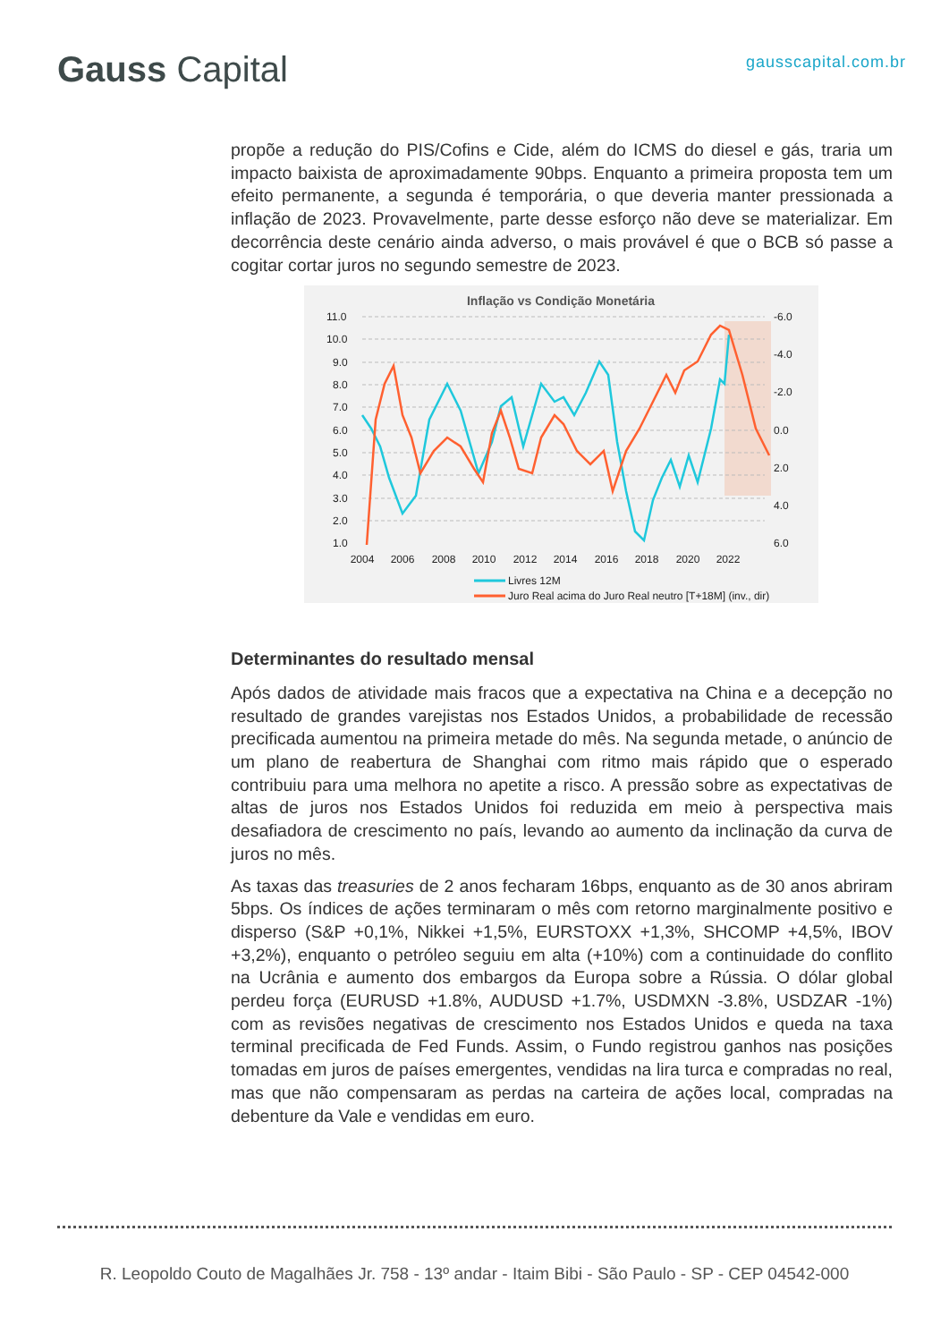Gauss Capital
gausscapital.com.br
propõe a redução do PIS/Cofins e Cide, além do ICMS do diesel e gás, traria um impacto baixista de aproximadamente 90bps. Enquanto a primeira proposta tem um efeito permanente, a segunda é temporária, o que deveria manter pressionada a inflação de 2023. Provavelmente, parte desse esforço não deve se materializar. Em decorrência deste cenário ainda adverso, o mais provável é que o BCB só passe a cogitar cortar juros no segundo semestre de 2023.
Inflação vs Condição Monetária
11.0
10.0
9.0
8.0
7.0
6.0
5.0
4.0
3.0
2.0
1.0
-6.0
-4.0
-2.0
0.0
2.0
4.0
6.0
2004
2006
2008
2010
2012
2014
2016
2018
2020
2022
Livres 12M
Juro Real acima do Juro Real neutro [T+18M] (inv., dir)
Determinantes do resultado mensal
Após dados de atividade mais fracos que a expectativa na China e a decepção no resultado de grandes varejistas nos Estados Unidos, a probabilidade de recessão precificada aumentou na primeira metade do mês. Na segunda metade, o anúncio de um plano de reabertura de Shanghai com ritmo mais rápido que o esperado contribuiu para uma melhora no apetite a risco. A pressão sobre as expectativas de altas de juros nos Estados Unidos foi reduzida em meio à perspectiva mais desafiadora de crescimento no país, levando ao aumento da inclinação da curva de juros no mês.
As taxas das treasuries de 2 anos fecharam 16bps, enquanto as de 30 anos abriram 5bps. Os índices de ações terminaram o mês com retorno marginalmente positivo e disperso (S&P +0,1%, Nikkei +1,5%, EURSTOXX +1,3%, SHCOMP +4,5%, IBOV +3,2%), enquanto o petróleo seguiu em alta (+10%) com a continuidade do conflito na Ucrânia e aumento dos embargos da Europa sobre a Rússia. O dólar global perdeu força (EURUSD +1.8%, AUDUSD +1.7%, USDMXN -3.8%, USDZAR -1%) com as revisões negativas de crescimento nos Estados Unidos e queda na taxa terminal precificada de Fed Funds. Assim, o Fundo registrou ganhos nas posições tomadas em juros de países emergentes, vendidas na lira turca e compradas no real, mas que não compensaram as perdas na carteira de ações local, compradas na debenture da Vale e vendidas em euro.
R. Leopoldo Couto de Magalhães Jr. 758 - 13º andar - Itaim Bibi - São Paulo - SP - CEP 04542-000